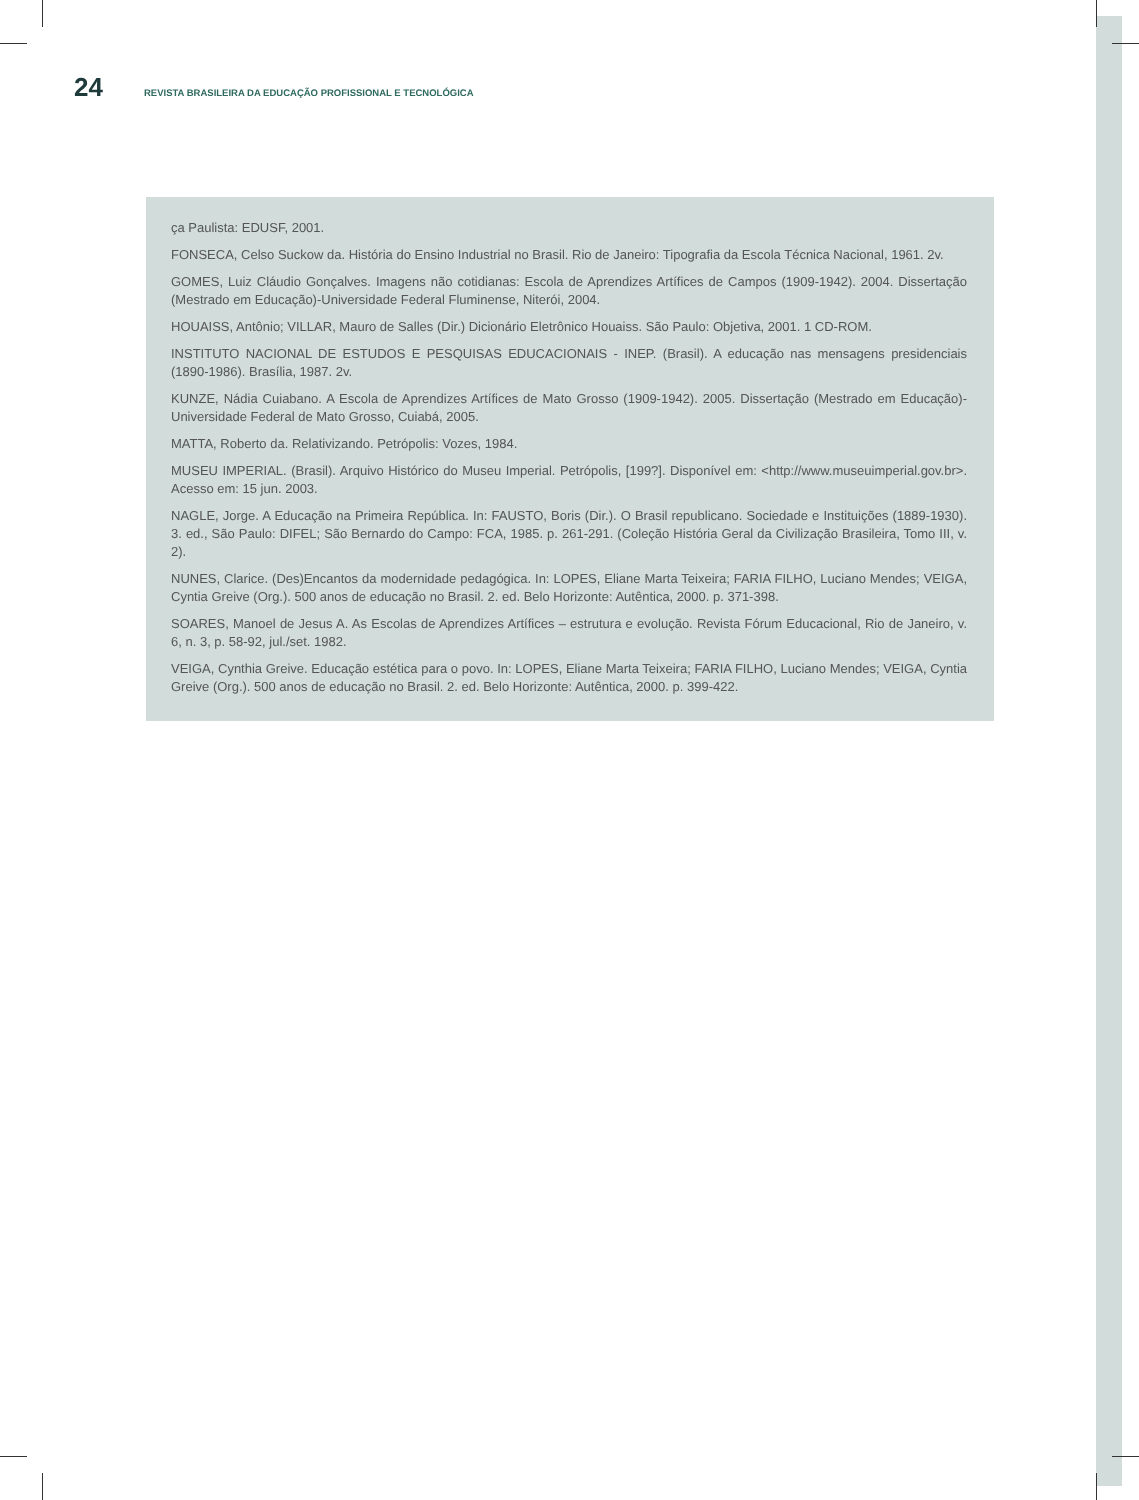24 REVISTA BRASILEIRA DA EDUCAÇÃO PROFISSIONAL E TECNOLÓGICA
ça Paulista: EDUSF, 2001.
FONSECA, Celso Suckow da. História do Ensino Industrial no Brasil. Rio de Janeiro: Tipografia da Escola Técnica Nacional, 1961. 2v.
GOMES, Luiz Cláudio Gonçalves. Imagens não cotidianas: Escola de Aprendizes Artífices de Campos (1909-1942). 2004. Dissertação (Mestrado em Educação)-Universidade Federal Fluminense, Niterói, 2004.
HOUAISS, Antônio; VILLAR, Mauro de Salles (Dir.) Dicionário Eletrônico Houaiss. São Paulo: Objetiva, 2001. 1 CD-ROM.
INSTITUTO NACIONAL DE ESTUDOS E PESQUISAS EDUCACIONAIS - INEP. (Brasil). A educação nas mensagens presidenciais (1890-1986). Brasília, 1987. 2v.
KUNZE, Nádia Cuiabano. A Escola de Aprendizes Artífices de Mato Grosso (1909-1942). 2005. Dissertação (Mestrado em Educação)-Universidade Federal de Mato Grosso, Cuiabá, 2005.
MATTA, Roberto da. Relativizando. Petrópolis: Vozes, 1984.
MUSEU IMPERIAL. (Brasil). Arquivo Histórico do Museu Imperial. Petrópolis, [199?]. Disponível em: <http://www.museuimperial.gov.br>. Acesso em: 15 jun. 2003.
NAGLE, Jorge. A Educação na Primeira República. In: FAUSTO, Boris (Dir.). O Brasil republicano. Sociedade e Instituições (1889-1930). 3. ed., São Paulo: DIFEL; São Bernardo do Campo: FCA, 1985. p. 261-291. (Coleção História Geral da Civilização Brasileira, Tomo III, v. 2).
NUNES, Clarice. (Des)Encantos da modernidade pedagógica. In: LOPES, Eliane Marta Teixeira; FARIA FILHO, Luciano Mendes; VEIGA, Cyntia Greive (Org.). 500 anos de educação no Brasil. 2. ed. Belo Horizonte: Autêntica, 2000. p. 371-398.
SOARES, Manoel de Jesus A. As Escolas de Aprendizes Artífices – estrutura e evolução. Revista Fórum Educacional, Rio de Janeiro, v. 6, n. 3, p. 58-92, jul./set. 1982.
VEIGA, Cynthia Greive. Educação estética para o povo. In: LOPES, Eliane Marta Teixeira; FARIA FILHO, Luciano Mendes; VEIGA, Cyntia Greive (Org.). 500 anos de educação no Brasil. 2. ed. Belo Horizonte: Autêntica, 2000. p. 399-422.